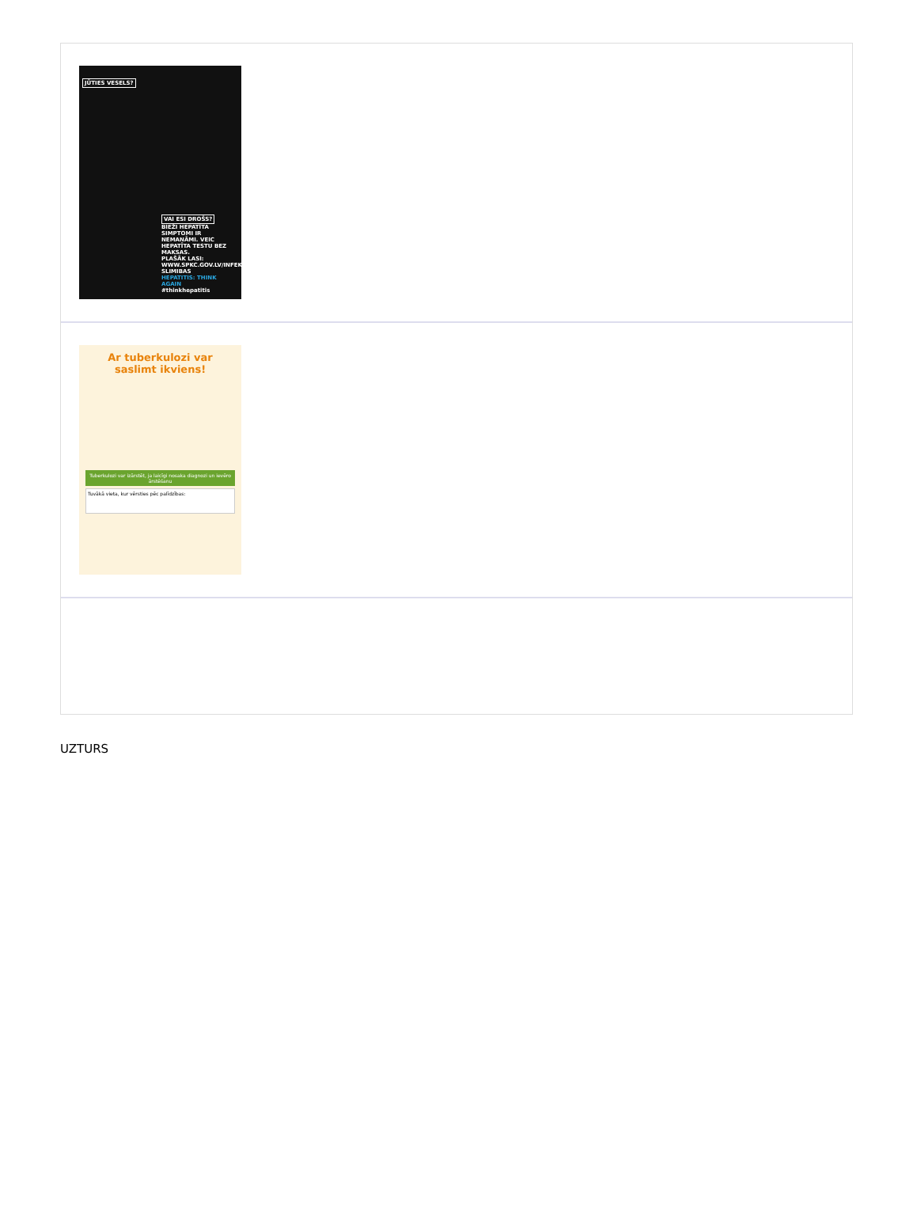JŪTIES VESELS?
VAI ESI DROŠS?
BIEŽI HEPATĪTA SIMPTOMI IR NEMANĀMI. VEIC HEPATĪTA TESTU BEZ MAKSAS.
PLAŠĀK LASI: WWW.SPKC.GOV.LV/INFEKCIJAS-SLIMIBAS
HEPATITIS: THINK AGAIN
#thinkhepatitis
Ar tuberkulozi var saslimt ikviens!
Tuberkulozi var izārstēt, ja laicīgi nosaka diagnozi un ievēro ārstēšanu
Tuvākā vieta, kur vērsties pēc palīdzības:
UZTURS